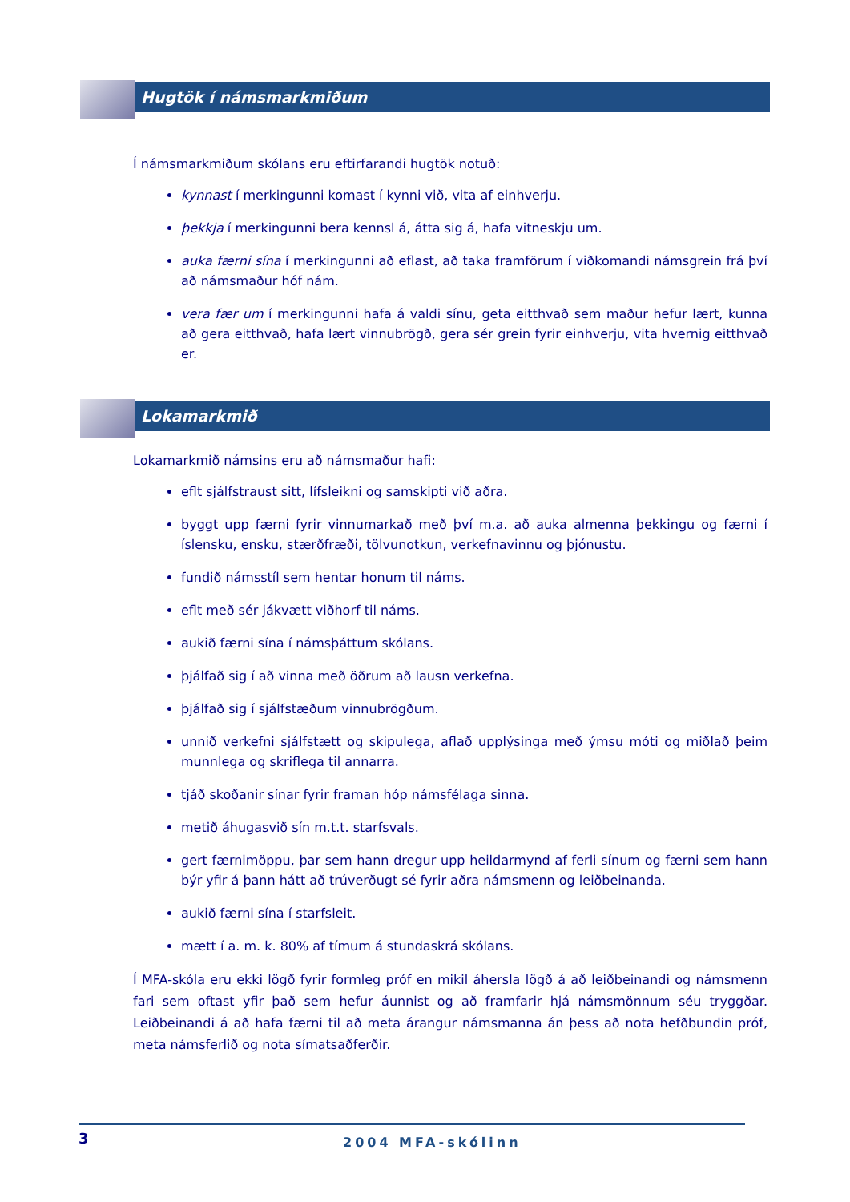Hugtök í námsmarkmiðum
Í námsmarkmiðum skólans eru eftirfarandi hugtök notuð:
kynnast í merkingunni komast í kynni við, vita af einhverju.
þekkja í merkingunni bera kennsl á, átta sig á, hafa vitneskju um.
auka færni sína í merkingunni að eflast, að taka framförum í viðkomandi námsgrein frá því að námsmaður hóf nám.
vera fær um í merkingunni hafa á valdi sínu, geta eitthvað sem maður hefur lært, kunna að gera eitthvað, hafa lært vinnubrögð, gera sér grein fyrir einhverju, vita hvernig eitthvað er.
Lokamarkmið
Lokamarkmið námsins eru að námsmaður hafi:
eflt sjálfstraust sitt, lífsleikni og samskipti við aðra.
byggt upp færni fyrir vinnumarkað með því m.a. að auka almenna þekkingu og færni í íslensku, ensku, stærðfræði, tölvunotkun, verkefnavinnu og þjónustu.
fundið námsstíl sem hentar honum til náms.
eflt með sér jákvætt viðhorf til náms.
aukið færni sína í námsþáttum skólans.
þjálfað sig í að vinna með öðrum að lausn verkefna.
þjálfað sig í sjálfstæðum vinnubrögðum.
unnið verkefni sjálfstætt og skipulega, aflað upplýsinga með ýmsu móti og miðlað þeim munnlega og skriflega til annarra.
tjáð skoðanir sínar fyrir framan hóp námsfélaga sinna.
metið áhugasvið sín m.t.t. starfsvals.
gert færnimöppu, þar sem hann dregur upp heildarmynd af ferli sínum og færni sem hann býr yfir á þann hátt að trúverðugt sé fyrir aðra námsmenn og leiðbeinanda.
aukið færni sína í starfsleit.
mætt í a. m. k. 80% af tímum á stundaskrá skólans.
Í MFA-skóla eru ekki lögð fyrir formleg próf en mikil áhersla lögð á að leiðbeinandi og námsmenn fari sem oftast yfir það sem hefur áunnist og að framfarir hjá námsmönnum séu tryggðar. Leiðbeinandi á að hafa færni til að meta árangur námsmanna án þess að nota hefðbundin próf, meta námsferlið og nota símatsaðferðir.
3 2004 MFA-skólinn